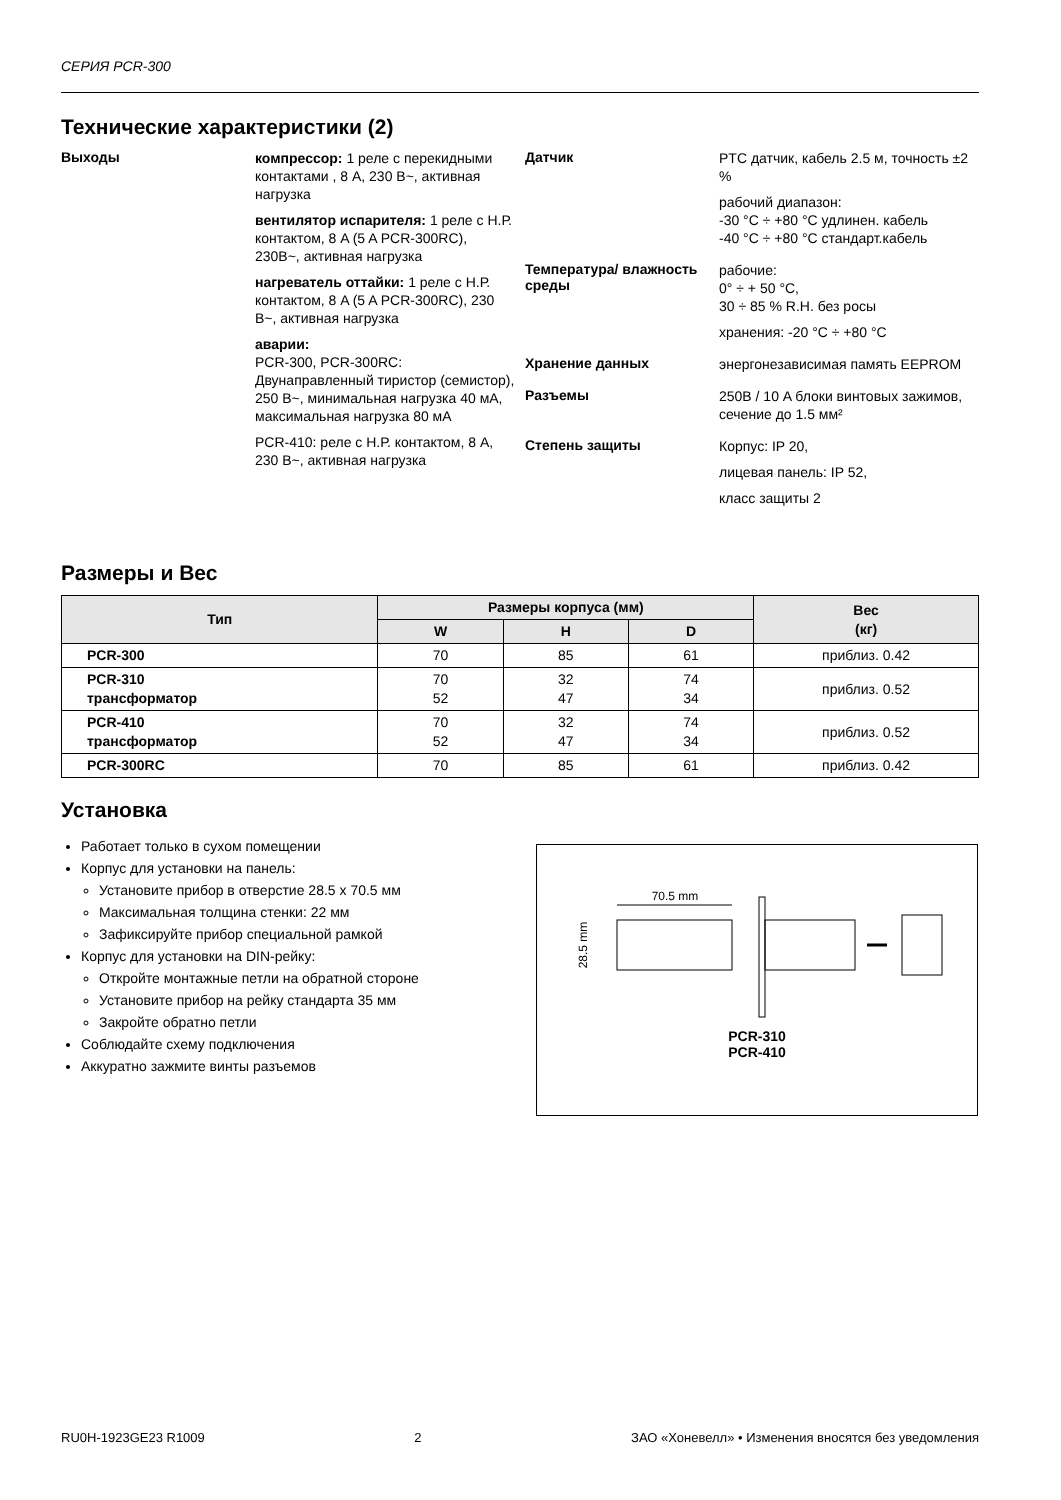СЕРИЯ PCR-300
Технические характеристики (2)
Выходы
компрессор: 1 реле с перекидными контактами , 8 A, 230 В~, активная нагрузка
вентилятор испарителя: 1 реле с Н.Р. контактом, 8 A (5 A PCR-300RC), 230В~, активная нагрузка
нагреватель оттайки: 1 реле с Н.Р. контактом, 8 A (5 A PCR-300RC), 230 В~, активная нагрузка
аварии:
PCR-300, PCR-300RC: Двунаправленный тиристор (семистор), 250 В~, минимальная нагрузка 40 мА, максимальная нагрузка 80 мА
PCR-410: реле с Н.Р. контактом, 8 A, 230 В~, активная нагрузка
Датчик
PTC датчик, кабель 2.5 м, точность ±2 %
рабочий диапазон:
-30 °C ÷ +80 °C удлинен. кабель
-40 °C ÷ +80 °C стандарт.кабель
Температура/ влажность среды
рабочие:
0° ÷ + 50 °C,
30 ÷ 85 % R.H. без росы
хранения: -20 °C ÷ +80 °C
Хранение данных
энергонезависимая память EEPROM
Разъемы
250В / 10 A блоки винтовых зажимов, сечение до 1.5 мм²
Степень защиты
Корпус: IP 20,
лицевая панель: IP 52,
класс защиты 2
Размеры и Вес
| Тип | Размеры корпуса (мм) | | | Вес (кг) |
| --- | --- | --- | --- | --- |
| | W | H | D | |
| PCR-300 | 70 | 85 | 61 | приблиз. 0.42 |
| PCR-310 трансформатор | 70 52 | 32 47 | 74 34 | приблиз. 0.52 |
| PCR-410 трансформатор | 70 52 | 32 47 | 74 34 | приблиз. 0.52 |
| PCR-300RC | 70 | 85 | 61 | приблиз. 0.42 |
Установка
Работает только в сухом помещении
Корпус для установки на панель:
Установите прибор в отверстие 28.5 x 70.5 мм
Максимальная толщина стенки: 22 мм
Зафиксируйте прибор специальной рамкой
Корпус для установки на DIN-рейку:
Откройте монтажные петли на обратной стороне
Установите прибор на рейку стандарта 35 мм
Закройте обратно петли
Соблюдайте схему подключения
Аккуратно зажмите винты разъемов
70.5 mm
28.5 mm
PCR-310
PCR-410
RU0H-1923GE23 R1009 2 ЗАО «Хоневелл» • Изменения вносятся без уведомления